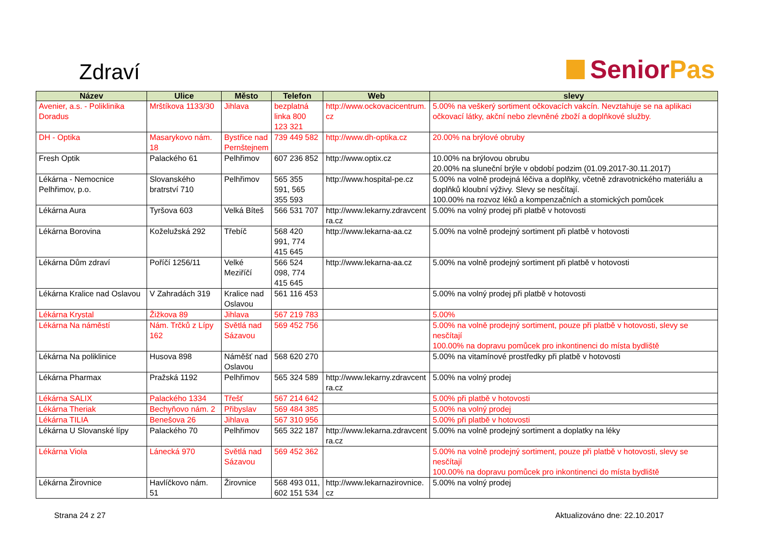Zdraví
Senior Pas
| Název | Ulice | Město | Telefon | Web | slevy |
| --- | --- | --- | --- | --- | --- |
| Avenier, a.s. - Poliklinika Doradus | Mrštíkova 1133/30 | Jihlava | bezplatná linka 800 123 321 | http://www.ockovacicentrum. cz | 5.00% na veškerý sortiment očkovacích vakcín. Nevztahuje se na aplikaci očkovací látky, akční nebo zlevněné zboží a doplňkové služby. |
| DH - Optika | Masarykovo nám. 18 | Bystřice nad Pernštejnem | 739 449 582 | http://www.dh-optika.cz | 20.00% na brýlové obruby |
| Fresh Optik | Palackého 61 | Pelhřimov | 607 236 852 | http://www.optix.cz | 10.00% na brýlovou obrubu 20.00% na sluneční brýle v období podzim (01.09.2017-30.11.2017) |
| Lékárna - Nemocnice Pelhřimov, p.o. | Slovanského bratrství 710 | Pelhřimov | 565 355 591, 565 355 593 | http://www.hospital-pe.cz | 5.00% na volně prodejná léčiva a doplňky, včetně zdravotnického materiálu a doplňků kloubní výživy. Slevy se nesčítají. 100.00% na rozvoz léků a kompenzačních a stomických pomůcek |
| Lékárna Aura | Tyršova 603 | Velká Bíteš | 566 531 707 | http://www.lekarny.zdravcent ra.cz | 5.00% na volný prodej při platbě v hotovosti |
| Lékárna Borovina | Koželužská 292 | Třebíč | 568 420 991, 774 415 645 | http://www.lekarna-aa.cz | 5.00% na volně prodejný sortiment při platbě v hotovosti |
| Lékárna Dům zdraví | Poříčí 1256/11 | Velké Meziříčí | 566 524 098, 774 415 645 | http://www.lekarna-aa.cz | 5.00% na volně prodejný sortiment při platbě v hotovosti |
| Lékárna Kralice nad Oslavou | V Zahradách 319 | Kralice nad Oslavou | 561 116 453 | | 5.00% na volný prodej při platbě v hotovosti |
| Lékárna Krystal | Žižkova 89 | Jihlava | 567 219 783 | | 5.00% |
| Lékárna Na náměstí | Nám. Trčků z Lípy 162 | Světlá nad Sázavou | 569 452 756 | | 5.00% na volně prodejný sortiment, pouze při platbě v hotovosti, slevy se nesčítají 100.00% na dopravu pomůcek pro inkontinenci do místa bydliště |
| Lékárna Na poliklinice | Husova 898 | Náměšť nad Oslavou | 568 620 270 | | 5.00% na vitamínové prostředky při platbě v hotovosti |
| Lékárna Pharmax | Pražská 1192 | Pelhřimov | 565 324 589 | http://www.lekarny.zdravcent ra.cz | 5.00% na volný prodej |
| Lékárna SALIX | Palackého 1334 | Třešť | 567 214 642 | | 5.00% při platbě v hotovosti |
| Lékárna Theriak | Bechyňovo nám. 2 | Přibyslav | 569 484 385 | | 5.00% na volný prodej |
| Lékárna TILIA | Benešova 26 | Jihlava | 567 310 956 | | 5.00% při platbě v hotovosti |
| Lékárna U Slovanské lípy | Palackého 70 | Pelhřimov | 565 322 187 | http://www.lekarna.zdravcent ra.cz | 5.00% na volně prodejný sortiment a doplatky na léky |
| Lékárna Viola | Lánecká 970 | Světlá nad Sázavou | 569 452 362 | | 5.00% na volně prodejný sortiment, pouze při platbě v hotovosti, slevy se nesčítají 100.00% na dopravu pomůcek pro inkontinenci do místa bydliště |
| Lékárna Žirovnice | Havlíčkovo nám. 51 | Žirovnice | 568 493 011, 602 151 534 | http://www.lekarnazirovnice. cz | 5.00% na volný prodej |
Strana 24 z 27 Aktualizováno dne: 22.10.2017